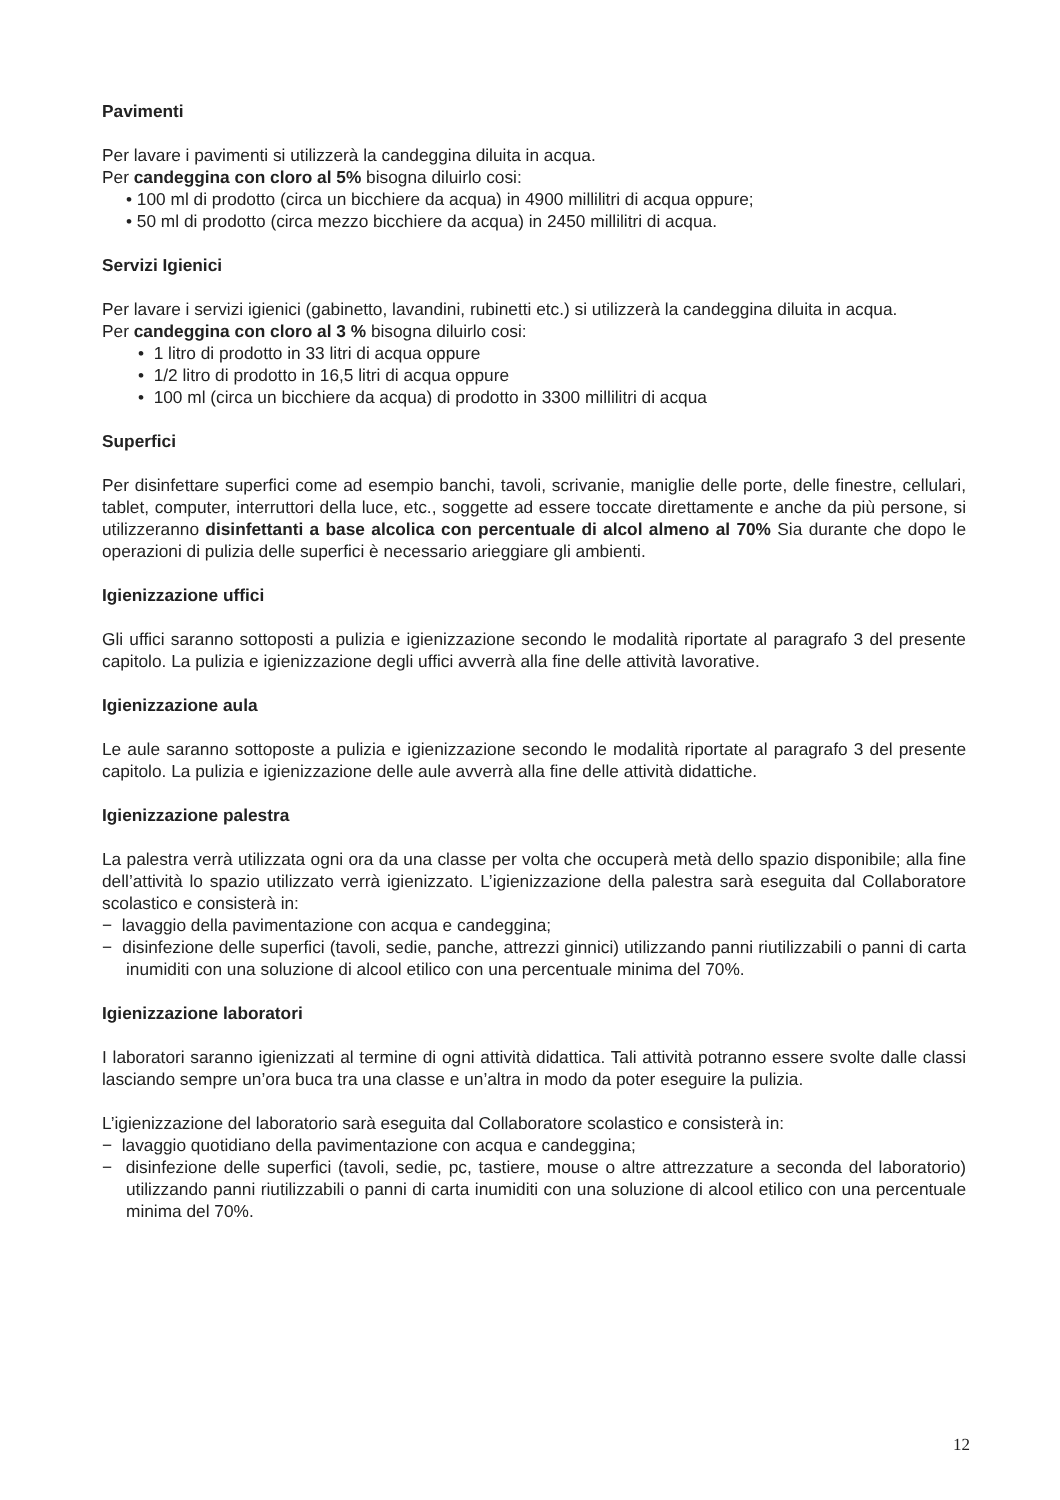Pavimenti
Per lavare i pavimenti si utilizzerà la candeggina diluita in acqua.
Per candeggina con cloro al 5% bisogna diluirlo cosi:
• 100 ml di prodotto (circa un bicchiere da acqua) in 4900 millilitri di acqua oppure;
• 50 ml di prodotto (circa mezzo bicchiere da acqua) in 2450 millilitri di acqua.
Servizi Igienici
Per lavare i servizi igienici (gabinetto, lavandini, rubinetti etc.) si utilizzerà la candeggina diluita in acqua.
Per candeggina con cloro al 3 % bisogna diluirlo cosi:
• 1 litro di prodotto in 33 litri di acqua oppure
• 1/2 litro di prodotto in 16,5 litri di acqua oppure
• 100 ml (circa un bicchiere da acqua) di prodotto in 3300 millilitri di acqua
Superfici
Per disinfettare superfici come ad esempio banchi, tavoli, scrivanie, maniglie delle porte, delle finestre, cellulari, tablet, computer, interruttori della luce, etc., soggette ad essere toccate direttamente e anche da più persone, si utilizzeranno disinfettanti a base alcolica con percentuale di alcol almeno al 70% Sia durante che dopo le operazioni di pulizia delle superfici è necessario arieggiare gli ambienti.
Igienizzazione uffici
Gli uffici saranno sottoposti a pulizia e igienizzazione secondo le modalità riportate al paragrafo 3 del presente capitolo. La pulizia e igienizzazione degli uffici avverrà alla fine delle attività lavorative.
Igienizzazione aula
Le aule saranno sottoposte a pulizia e igienizzazione secondo le modalità riportate al paragrafo 3 del presente capitolo. La pulizia e igienizzazione delle aule avverrà alla fine delle attività didattiche.
Igienizzazione palestra
La palestra verrà utilizzata ogni ora da una classe per volta che occuperà metà dello spazio disponibile; alla fine dell’attività lo spazio utilizzato verrà igienizzato. L’igienizzazione della palestra sarà eseguita dal Collaboratore scolastico e consisterà in:
− lavaggio della pavimentazione con acqua e candeggina;
− disinfezione delle superfici (tavoli, sedie, panche, attrezzi ginnici) utilizzando panni riutilizzabili o panni di carta inumiditi con una soluzione di alcool etilico con una percentuale minima del 70%.
Igienizzazione laboratori
I laboratori saranno igienizzati al termine di ogni attività didattica. Tali attività potranno essere svolte dalle classi lasciando sempre un’ora buca tra una classe e un’altra in modo da poter eseguire la pulizia.
L’igienizzazione del laboratorio sarà eseguita dal Collaboratore scolastico e consisterà in:
− lavaggio quotidiano della pavimentazione con acqua e candeggina;
− disinfezione delle superfici (tavoli, sedie, pc, tastiere, mouse o altre attrezzature a seconda del laboratorio) utilizzando panni riutilizzabili o panni di carta inumiditi con una soluzione di alcool etilico con una percentuale minima del 70%.
12